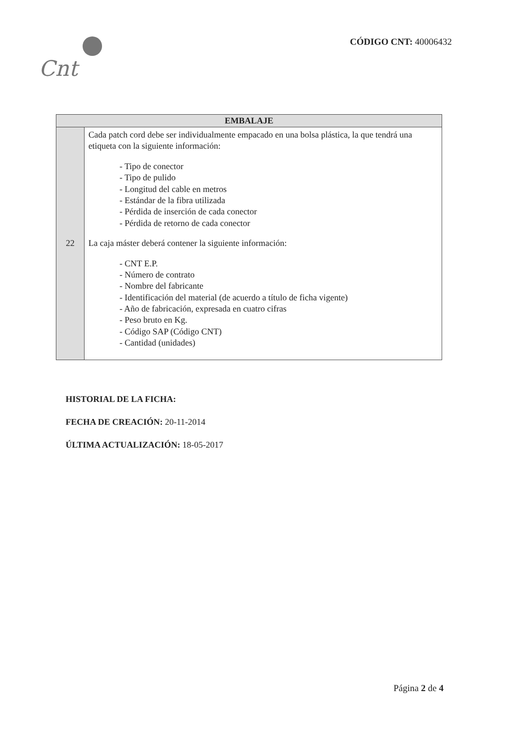Cnt
CÓDIGO CNT: 40006432
| EMBALAJE | |
| --- | --- |
| 22 | Cada patch cord debe ser individualmente empacado en una bolsa plástica, la que tendrá una etiqueta con la siguiente información: - Tipo de conector - Tipo de pulido - Longitud del cable en metros - Estándar de la fibra utilizada - Pérdida de inserción de cada conector - Pérdida de retorno de cada conector La caja máster deberá contener la siguiente información: - CNT E.P. - Número de contrato - Nombre del fabricante - Identificación del material (de acuerdo a título de ficha vigente) - Año de fabricación, expresada en cuatro cifras - Peso bruto en Kg. - Código SAP (Código CNT) - Cantidad (unidades) |
HISTORIAL DE LA FICHA:
FECHA DE CREACIÓN: 20-11-2014
ÚLTIMA ACTUALIZACIÓN: 18-05-2017
Página 2 de 4